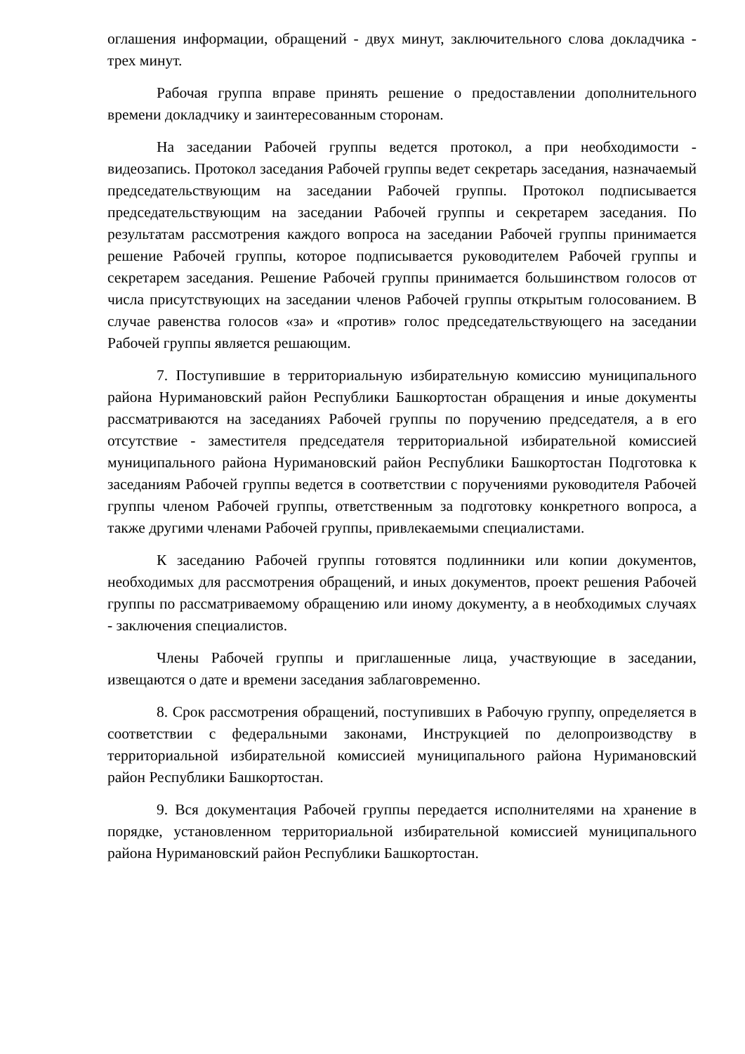оглашения информации, обращений - двух минут, заключительного слова докладчика - трех минут.
Рабочая группа вправе принять решение о предоставлении дополнительного времени докладчику и заинтересованным сторонам.
На заседании Рабочей группы ведется протокол, а при необходимости - видеозапись. Протокол заседания Рабочей группы ведет секретарь заседания, назначаемый председательствующим на заседании Рабочей группы. Протокол подписывается председательствующим на заседании Рабочей группы и секретарем заседания. По результатам рассмотрения каждого вопроса на заседании Рабочей группы принимается решение Рабочей группы, которое подписывается руководителем Рабочей группы и секретарем заседания. Решение Рабочей группы принимается большинством голосов от числа присутствующих на заседании членов Рабочей группы открытым голосованием. В случае равенства голосов «за» и «против» голос председательствующего на заседании Рабочей группы является решающим.
7. Поступившие в территориальную избирательную комиссию муниципального района Нуримановский район Республики Башкортостан обращения и иные документы рассматриваются на заседаниях Рабочей группы по поручению председателя, а в его отсутствие - заместителя председателя территориальной избирательной комиссией муниципального района Нуримановский район Республики Башкортостан Подготовка к заседаниям Рабочей группы ведется в соответствии с поручениями руководителя Рабочей группы членом Рабочей группы, ответственным за подготовку конкретного вопроса, а также другими членами Рабочей группы, привлекаемыми специалистами.
К заседанию Рабочей группы готовятся подлинники или копии документов, необходимых для рассмотрения обращений, и иных документов, проект решения Рабочей группы по рассматриваемому обращению или иному документу, а в необходимых случаях - заключения специалистов.
Члены Рабочей группы и приглашенные лица, участвующие в заседании, извещаются о дате и времени заседания заблаговременно.
8. Срок рассмотрения обращений, поступивших в Рабочую группу, определяется в соответствии с федеральными законами, Инструкцией по делопроизводству в территориальной избирательной комиссией муниципального района Нуримановский район Республики Башкортостан.
9. Вся документация Рабочей группы передается исполнителями на хранение в порядке, установленном территориальной избирательной комиссией муниципального района Нуримановский район Республики Башкортостан.